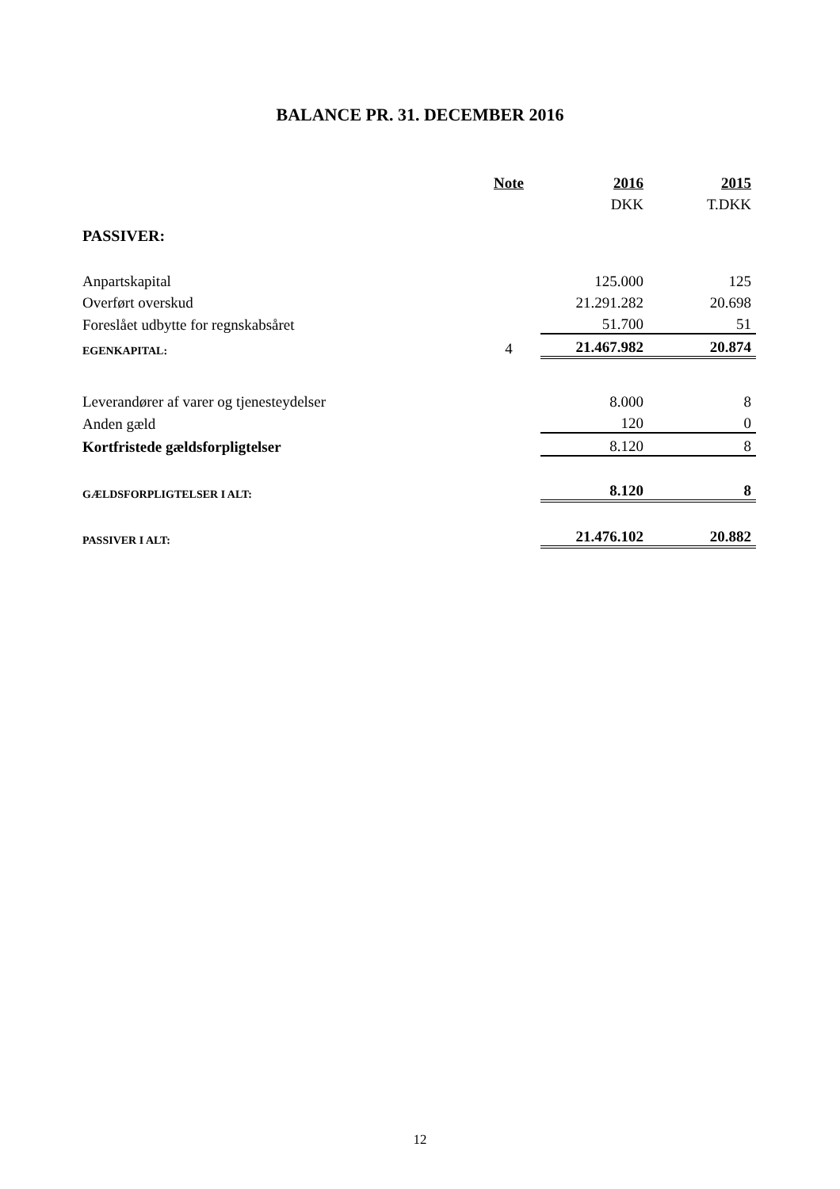BALANCE PR. 31. DECEMBER 2016
| | Note | 2016 | 2015 |
| | | DKK | T.DKK |
| PASSIVER: | | | |
| Anpartskapital | | 125.000 | 125 |
| Overført overskud | | 21.291.282 | 20.698 |
| Foreslået udbytte for regnskabsåret | | 51.700 | 51 |
| EGENKAPITAL: | 4 | 21.467.982 | 20.874 |
| Leverandører af varer og tjenesteydelser | | 8.000 | 8 |
| Anden gæld | | 120 | 0 |
| Kortfristede gældsforpligtelser | | 8.120 | 8 |
| GÆLDSFORPLIGTELSER I ALT: | | 8.120 | 8 |
| PASSIVER I ALT: | | 21.476.102 | 20.882 |
12